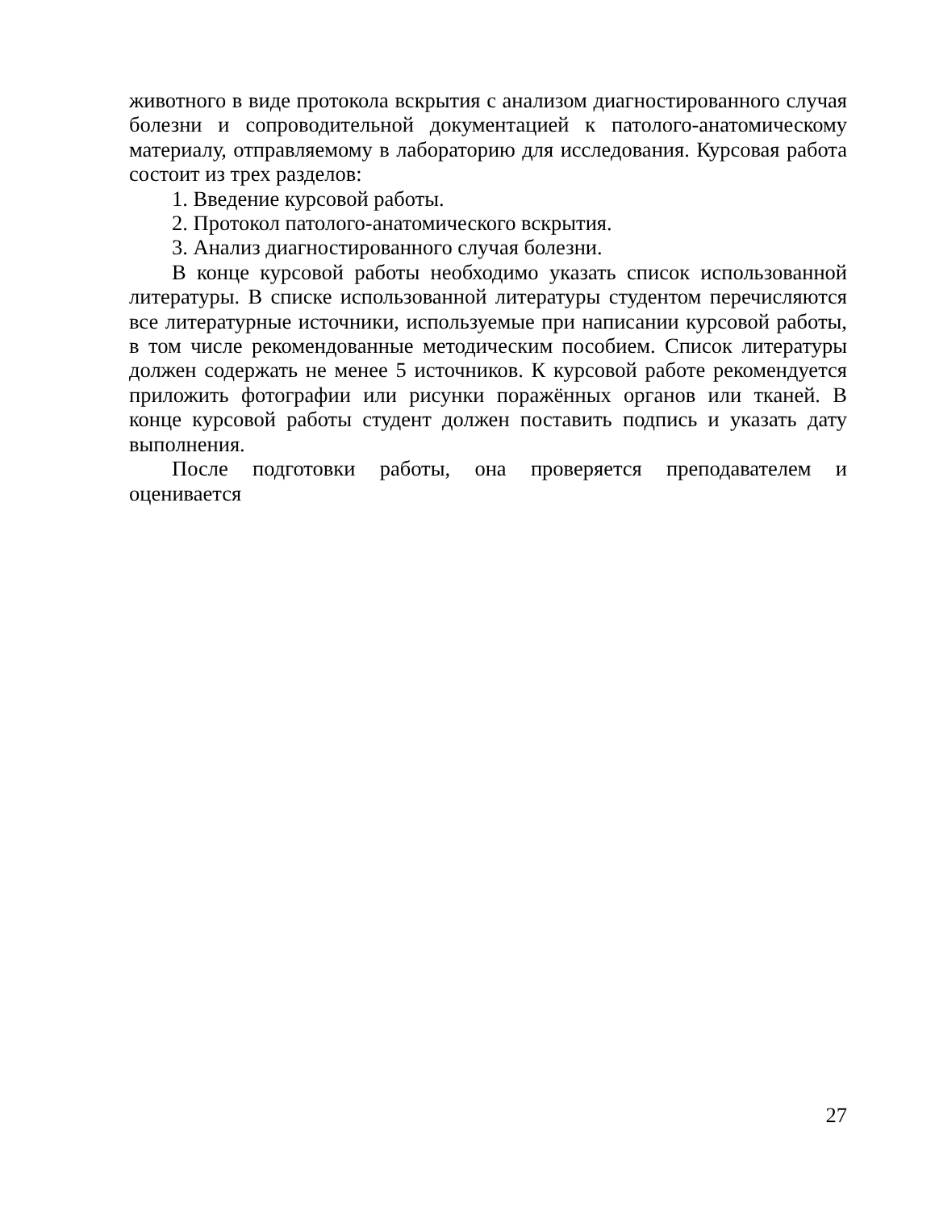животного в виде протокола вскрытия с анализом диагностированного случая болезни и сопроводительной документацией к патолого-анатомическому материалу, отправляемому в лабораторию для исследования. Курсовая работа состоит из трех разделов:
1. Введение курсовой работы.
2. Протокол патолого-анатомического вскрытия.
3. Анализ диагностированного случая болезни.
В конце курсовой работы необходимо указать список использованной литературы. В списке использованной литературы студентом перечисляются все литературные источники, используемые при написании курсовой работы, в том числе рекомендованные методическим пособием. Список литературы должен содержать не менее 5 источников. К курсовой работе рекомендуется приложить фотографии или рисунки поражённых органов или тканей. В конце курсовой работы студент должен поставить подпись и указать дату выполнения.
После подготовки работы, она проверяется преподавателем и оценивается
27